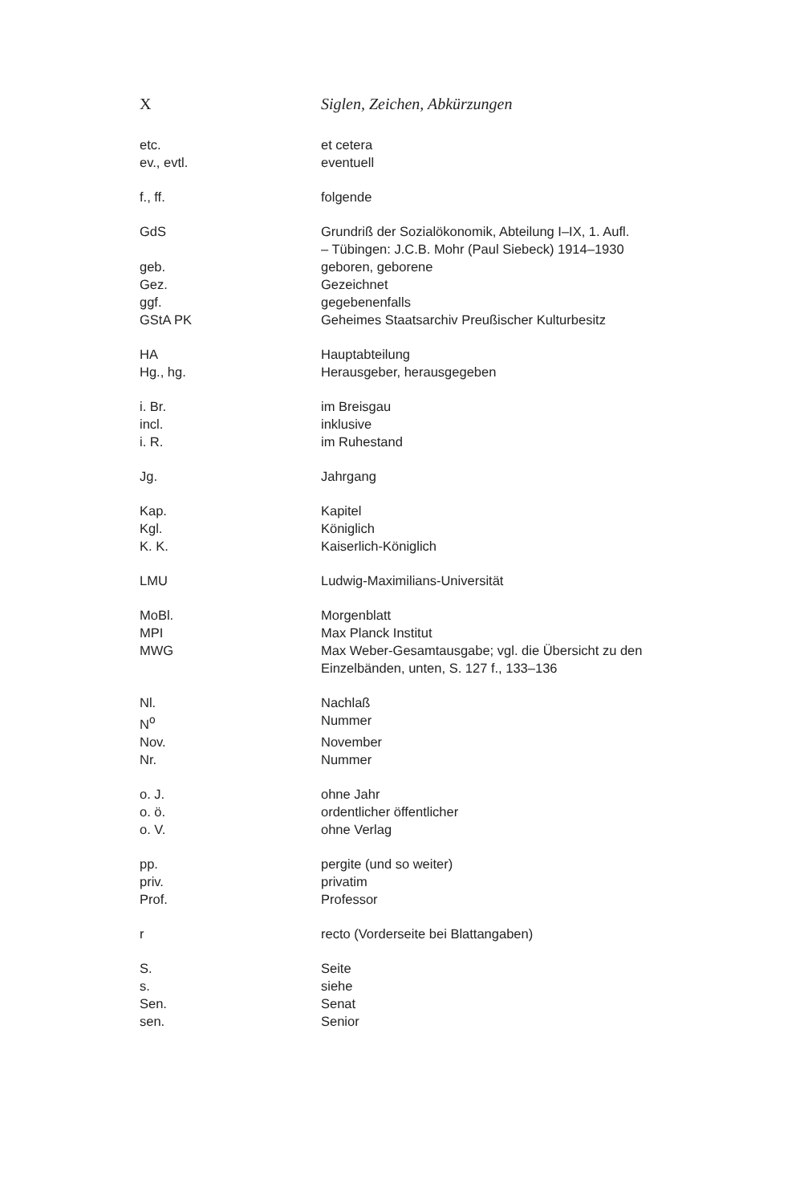X Siglen, Zeichen, Abkürzungen
| etc. | et cetera |
| ev., evtl. | eventuell |
| f., ff. | folgende |
| GdS | Grundriß der Sozialökonomik, Abteilung I–IX, 1. Aufl. – Tübingen: J.C.B. Mohr (Paul Siebeck) 1914–1930 |
| geb. | geboren, geborene |
| Gez. | Gezeichnet |
| ggf. | gegebenenfalls |
| GStA PK | Geheimes Staatsarchiv Preußischer Kulturbesitz |
| HA | Hauptabteilung |
| Hg., hg. | Herausgeber, herausgegeben |
| i. Br. | im Breisgau |
| incl. | inklusive |
| i. R. | im Ruhestand |
| Jg. | Jahrgang |
| Kap. | Kapitel |
| Kgl. | Königlich |
| K. K. | Kaiserlich-Königlich |
| LMU | Ludwig-Maximilians-Universität |
| MoBl. | Morgenblatt |
| MPI | Max Planck Institut |
| MWG | Max Weber-Gesamtausgabe; vgl. die Übersicht zu den Einzelbänden, unten, S. 127 f., 133–136 |
| Nl. | Nachlaß |
| N<sup>o</sup> | Nummer |
| Nov. | November |
| Nr. | Nummer |
| o. J. | ohne Jahr |
| o. ö. | ordentlicher öffentlicher |
| o. V. | ohne Verlag |
| pp. | pergite (und so weiter) |
| priv. | privatim |
| Prof. | Professor |
| r | recto (Vorderseite bei Blattangaben) |
| S. | Seite |
| s. | siehe |
| Sen. | Senat |
| sen. | Senior |